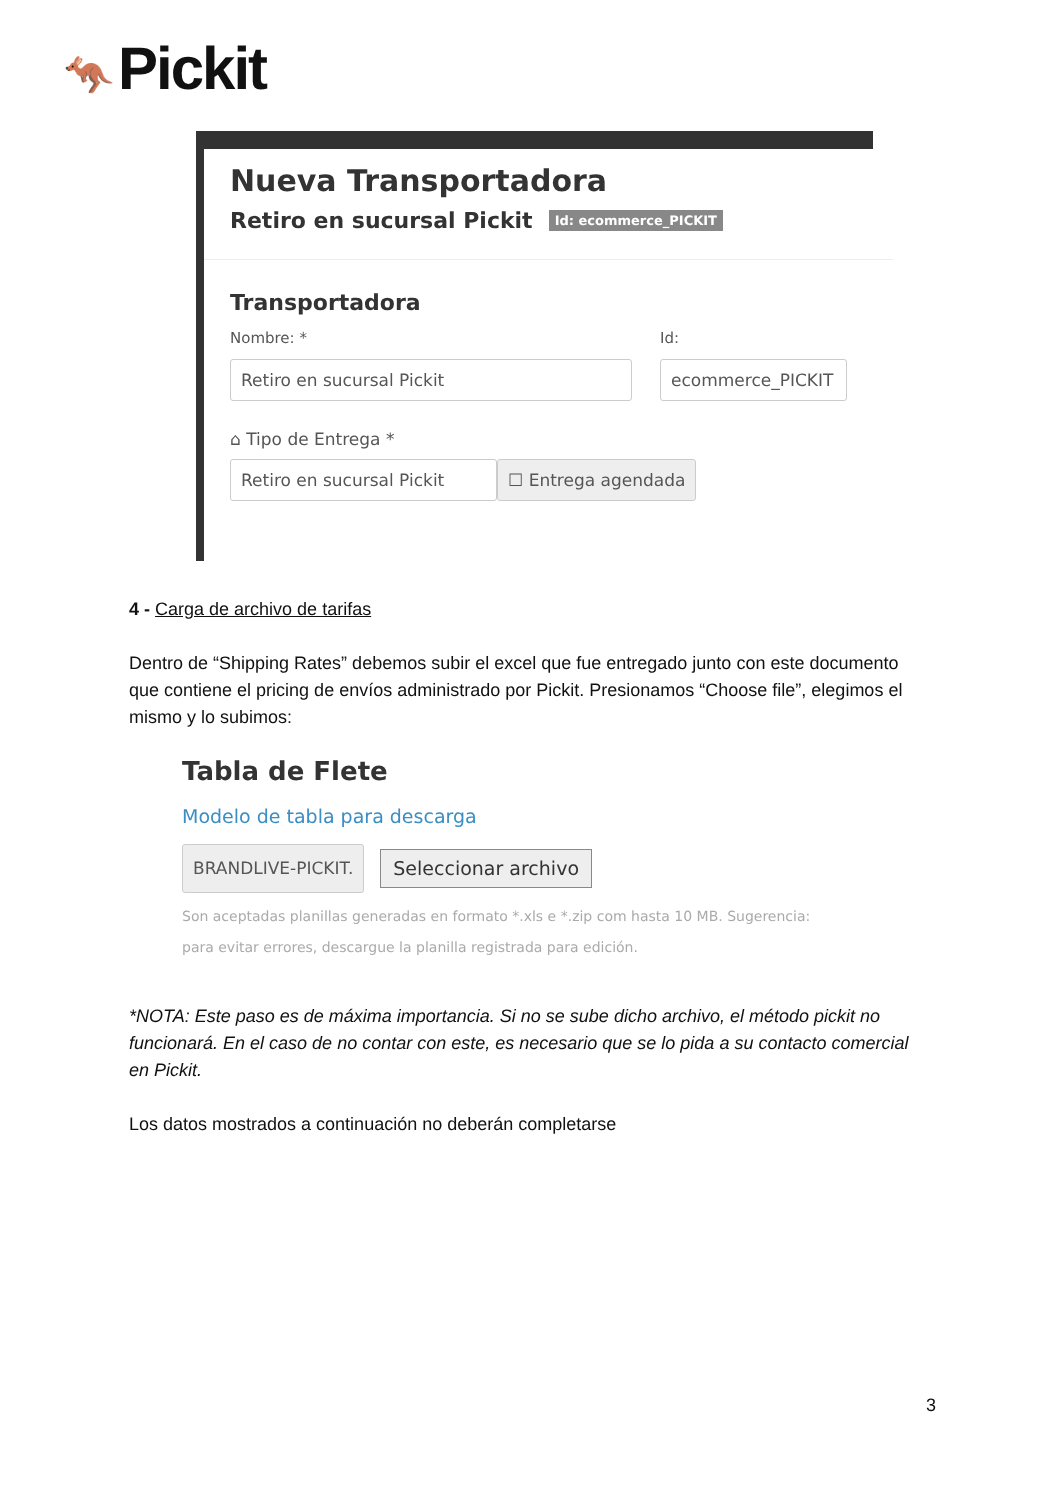🦘 Pickit
Nueva Transportadora
Retiro en sucursal Pickit Id: ecommerce_PICKIT
Transportadora
Nombre: *
Retiro en sucursal Pickit
Id:
ecommerce_PICKIT
⌂ Tipo de Entrega *
Retiro en sucursal Pickit
☐ Entrega agendada
4 - Carga de archivo de tarifas
Dentro de “Shipping Rates” debemos subir el excel que fue entregado junto con este documento que contiene el pricing de envíos administrado por Pickit. Presionamos “Choose file”, elegimos el mismo y lo subimos:
Tabla de Flete
Modelo de tabla para descarga
BRANDLIVE-PICKIT.
Seleccionar archivo
Son aceptadas planillas generadas en formato *.xls e *.zip com hasta 10 MB. Sugerencia:
para evitar errores, descargue la planilla registrada para edición.
*NOTA: Este paso es de máxima importancia. Si no se sube dicho archivo, el método pickit no funcionará. En el caso de no contar con este, es necesario que se lo pida a su contacto comercial en Pickit.
Los datos mostrados a continuación no deberán completarse
3